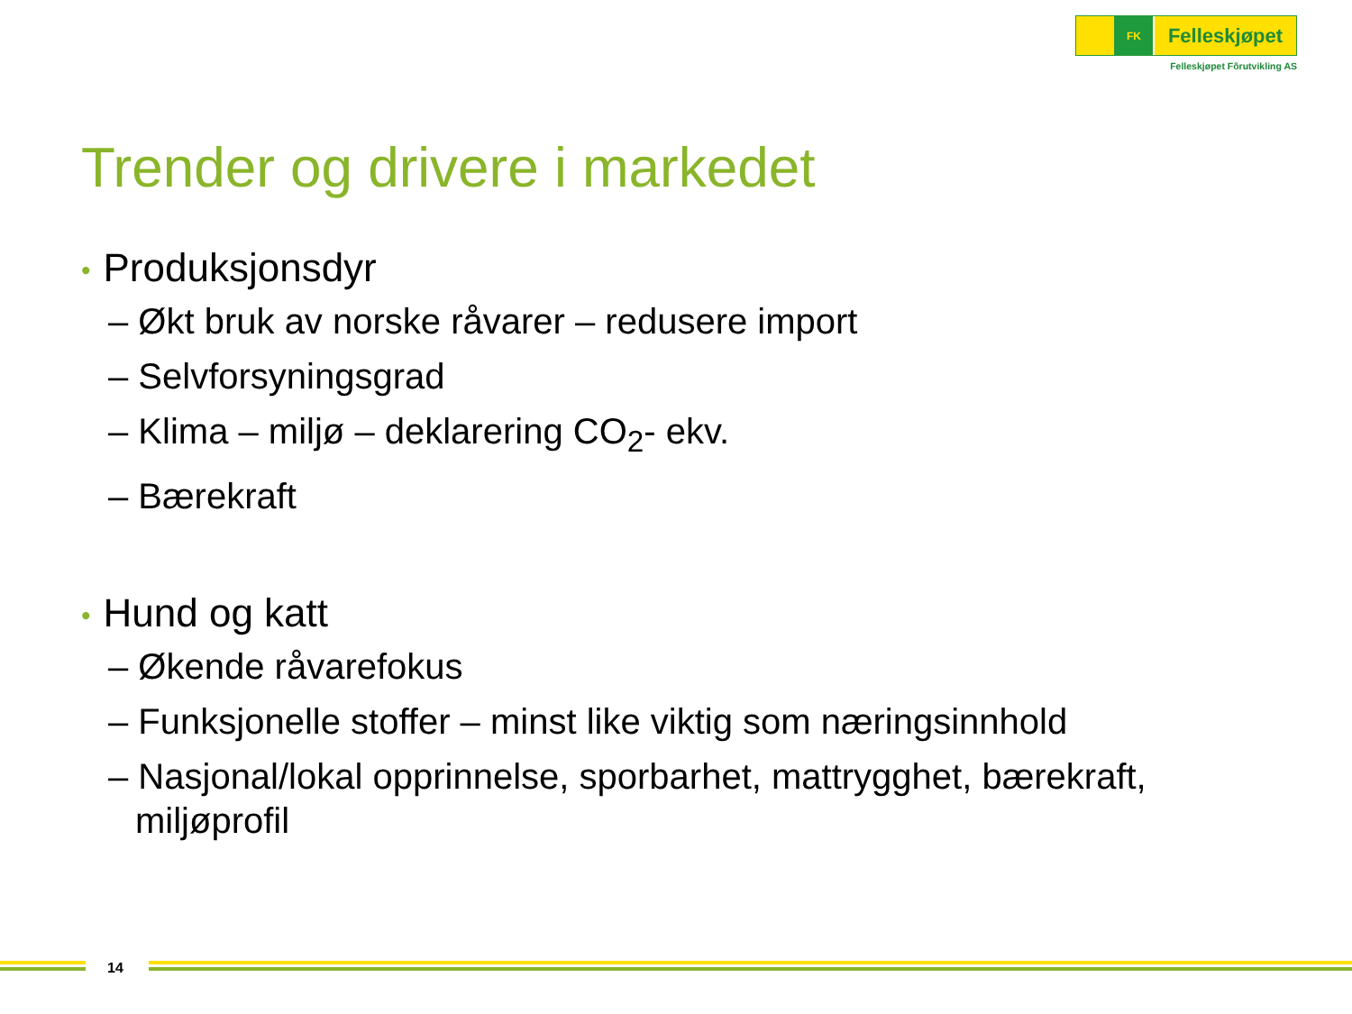FK
Felleskjøpet
Felleskjøpet Fôrutvikling AS
Trender og drivere i markedet
• Produksjonsdyr
– Økt bruk av norske råvarer – redusere import
– Selvforsyningsgrad
– Klima – miljø – deklarering CO<sub>2</sub>- ekv.
– Bærekraft
• Hund og katt
– Økende råvarefokus
– Funksjonelle stoffer – minst like viktig som næringsinnhold
– Nasjonal/lokal opprinnelse, sporbarhet, mattrygghet, bærekraft, miljøprofil
14